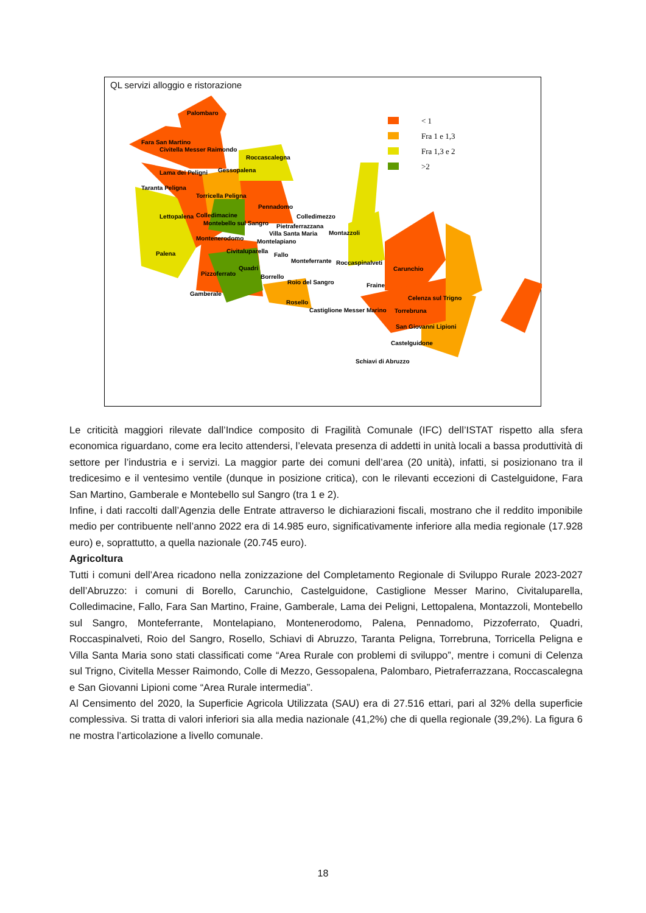QL servizi alloggio e ristorazione
< 1
Fra 1 e 1,3
Fra 1,3 e 2
>2
Palombaro
Fara San Martino
Civitella Messer Raimondo
Roccascalegna
Gessopalena
Lama dei Peligni
Taranta Peligna
Torricella Peligna
Pennadomo
Colledimezzo
Lettopalena
Colledimacine
Montebello sul Sangro
Pietraferrazzana
Villa Santa Maria
Montazzoli
Montenerodomo
Montelapiano
Civitaluparella
Fallo
Palena
Monteferrante
Roccaspinalveti
Carunchio
Quadri
Pizzoferrato
Borrello
Roio del Sangro
Fraine
Celenza sul Trigno
Gamberale
Rosello
Castiglione Messer Marino
Torrebruna
San Giovanni Lipioni
Castelguidone
Schiavi di Abruzzo
Le criticità maggiori rilevate dall’Indice composito di Fragilità Comunale (IFC) dell’ISTAT rispetto alla sfera economica riguardano, come era lecito attendersi, l’elevata presenza di addetti in unità locali a bassa produttività di settore per l’industria e i servizi. La maggior parte dei comuni dell’area (20 unità), infatti, si posizionano tra il tredicesimo e il ventesimo ventile (dunque in posizione critica), con le rilevanti eccezioni di Castelguidone, Fara San Martino, Gamberale e Montebello sul Sangro (tra 1 e 2).
Infine, i dati raccolti dall’Agenzia delle Entrate attraverso le dichiarazioni fiscali, mostrano che il reddito imponibile medio per contribuente nell’anno 2022 era di 14.985 euro, significativamente inferiore alla media regionale (17.928 euro) e, soprattutto, a quella nazionale (20.745 euro).
Agricoltura
Tutti i comuni dell’Area ricadono nella zonizzazione del Completamento Regionale di Sviluppo Rurale 2023-2027 dell’Abruzzo: i comuni di Borello, Carunchio, Castelguidone, Castiglione Messer Marino, Civitaluparella, Colledimacine, Fallo, Fara San Martino, Fraine, Gamberale, Lama dei Peligni, Lettopalena, Montazzoli, Montebello sul Sangro, Monteferrante, Montelapiano, Montenerodomo, Palena, Pennadomo, Pizzoferrato, Quadri, Roccaspinalveti, Roio del Sangro, Rosello, Schiavi di Abruzzo, Taranta Peligna, Torrebruna, Torricella Peligna e Villa Santa Maria sono stati classificati come “Area Rurale con problemi di sviluppo”, mentre i comuni di Celenza sul Trigno, Civitella Messer Raimondo, Colle di Mezzo, Gessopalena, Palombaro, Pietraferrazzana, Roccascalegna e San Giovanni Lipioni come “Area Rurale intermedia”.
Al Censimento del 2020, la Superficie Agricola Utilizzata (SAU) era di 27.516 ettari, pari al 32% della superficie complessiva. Si tratta di valori inferiori sia alla media nazionale (41,2%) che di quella regionale (39,2%). La figura 6 ne mostra l’articolazione a livello comunale.
18